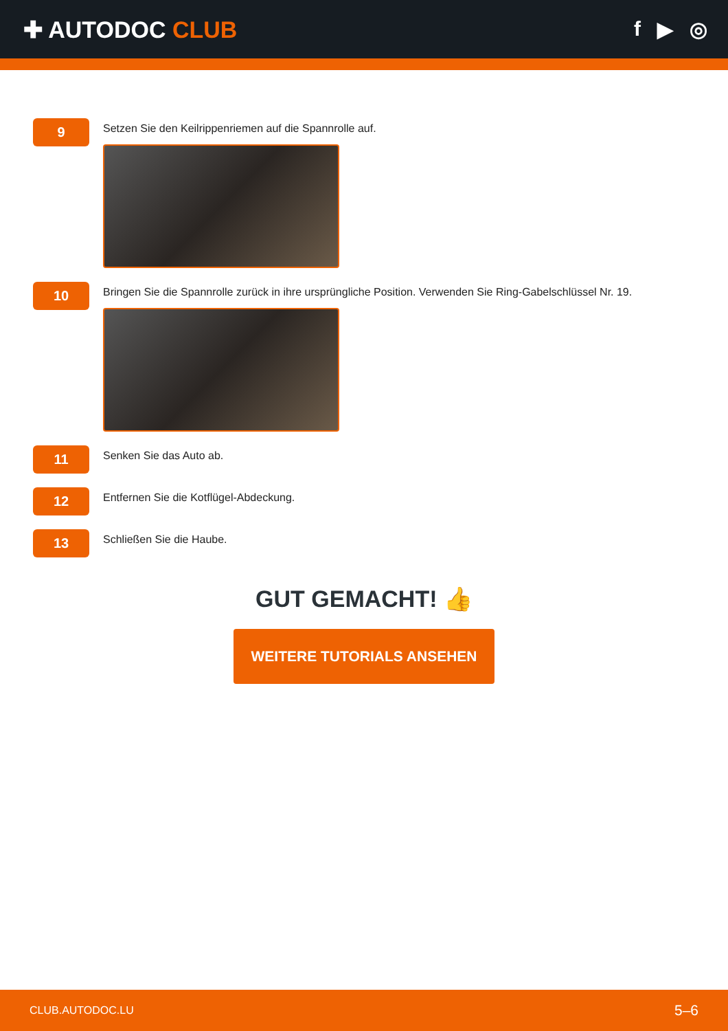✚ AUTODOC CLUB f ▶ ◎
9
Setzen Sie den Keilrippenriemen auf die Spannrolle auf.
10
Bringen Sie die Spannrolle zurück in ihre ursprüngliche Position. Verwenden Sie Ring-Gabelschlüssel Nr. 19.
11
Senken Sie das Auto ab.
12
Entfernen Sie die Kotflügel-Abdeckung.
13
Schließen Sie die Haube.
GUT GEMACHT! 👍
WEITERE TUTORIALS ANSEHEN
CLUB.AUTODOC.LU 5–6